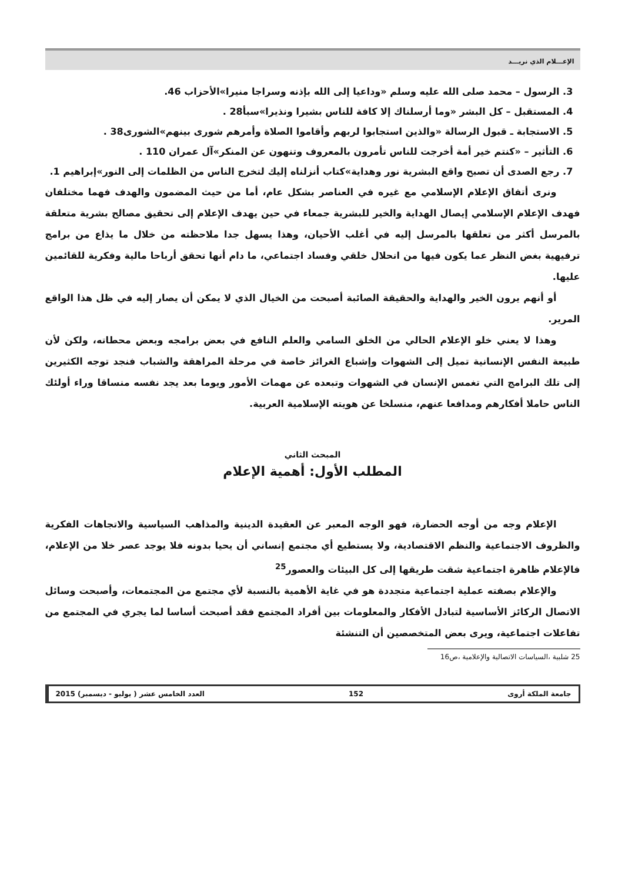الإعـــلام الذي نريـــد
3. الرسول – محمد صلى الله عليه وسلم «وداعيا إلى الله بإذنه وسراجا منيرا»الأحزاب 46.
4. المستقبل – كل البشر «وما أرسلناك إلا كافة للناس بشيرا ونذيرا»سبأ28 .
5. الاستجابة ـ قبول الرسالة «والذين استجابوا لربهم وأقاموا الصلاة وأمرهم شورى بينهم»الشورى38 .
6. التأثير – «كنتم خير أمة أخرجت للناس تأمرون بالمعروف وتنهون عن المنكر»آل عمران 110 .
7. رجع الصدى أن تصبح واقع البشرية نور وهداية»كتاب أنزلناه إليك لتخرج الناس من الظلمات إلى النور»إبراهيم 1.
ونرى أتفاق الإعلام الإسلامي مع غيره في العناصر بشكل عام، أما من حيث المضمون والهدف فهما مختلفان فهدف الإعلام الإسلامي إيصال الهداية والخير للبشرية جمعاء في حين يهدف الإعلام إلى تحقيق مصالح بشرية متعلقة بالمرسل أكثر من تعلقها بالمرسل إليه في أغلب الأحيان، وهذا يسهل جدا ملاحظته من خلال ما يذاع من برامج ترفيهية بغض النظر عما يكون فيها من انحلال خلقي وفساد اجتماعي، ما دام أنها تحقق أرباحا مالية وفكرية للقائمين عليها.
أو أنهم يرون الخير والهداية والحقيقة الصائبة أصبحت من الخيال الذي لا يمكن أن يصار إليه في ظل هذا الواقع المرير.
وهذا لا يعني خلو الإعلام الحالي من الخلق السامي والعلم النافع في بعض برامجه وبعض محطاته، ولكن لأن طبيعة النفس الإنسانية تميل إلى الشهوات وإشباع الغرائز خاصة في مرحلة المراهقة والشباب فنجد توجه الكثيرين إلى تلك البرامج التي تغمس الإنسان في الشهوات وتبعده عن مهمات الأمور ويوما بعد يجد نفسه منساقا وراء أولئك الناس حاملا أفكارهم ومدافعا عنهم، منسلخا عن هويته الإسلامية العربية.
المبحث الثاني
المطلب الأول: أهمية الإعلام
الإعلام وجه من أوجه الحضارة، فهو الوجه المعبر عن العقيدة الدينية والمذاهب السياسية والاتجاهات الفكرية والظروف الاجتماعية والنظم الاقتصادية، ولا يستطيع أي مجتمع إنساني أن يحيا بدونه فلا يوجد عصر خلا من الإعلام، فالإعلام ظاهرة اجتماعية شقت طريقها إلى كل البيئات والعصور<sup>25</sup>
والإعلام بصفته عملية اجتماعية متجددة هو في غاية الأهمية بالنسبة لأي مجتمع من المجتمعات، وأصبحت وسائل الاتصال الركائز الأساسية لتبادل الأفكار والمعلومات بين أفراد المجتمع فقد أصبحت أساسا لما يجري في المجتمع من تفاعلات اجتماعية، ويرى بعض المتخصصين أن التنشئة
25 شلبية ،السياسات الاتصالية والإعلامية ،ص16
جامعة الملكة أروى 152 العدد الخامس عشر ( يوليو - ديسمبر) 2015